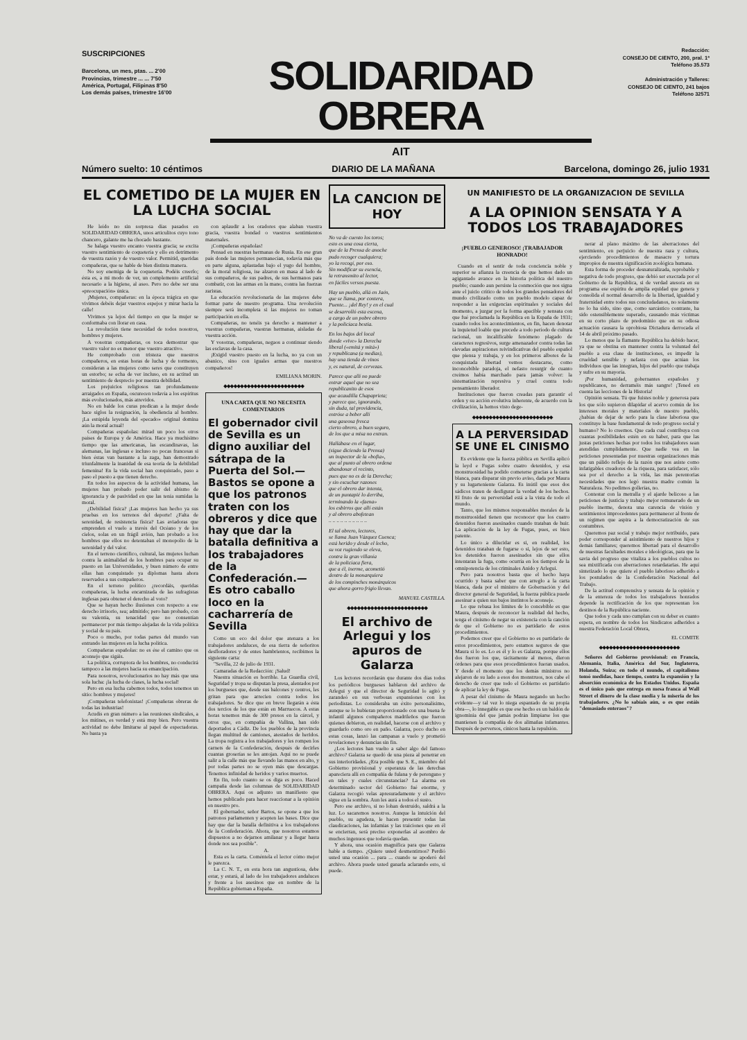SUSCRIPCIONES
Barcelona, un mes, ptas. ... 2'00
Provincias, trimestre ... ... 7'50
América, Portugal, Filipinas 8'50
Los demás países, trimestre 16'00
SOLIDARIDAD OBRERA
AIT
Redacción:
CONSEJO DE CIENTO, 200, pral. 1ª
Teléfono 35.573
Administración y Talleres:
CONSEJO DE CIENTO, 241 bajos
Teléfono 32571
Número suelto: 10 céntimos DIARIO DE LA MAÑANA Barcelona, domingo 26, julio 1931
EL COMETIDO DE LA MUJER EN LA LUCHA SOCIAL
He leído no sin sorpresa días pasados en SOLIDARIDAD OBRERA, unos articulitos cuyo tono chancero, galante me ha chocado bastante.
Se halaga vuestro encanto vuestra gracia; se excita vuestro sentimiento de coquetería y ello en detrimento de vuestra razón y de vuestro valor. Permitid, queridas compañeras, que se hable de bien distinta manera.
No soy enemiga de la coquetería. Podéis creerlo; ésta es, a mi modo de ver, un complemento artificial necesario a la higiene, al aseo. Pero no debe ser una «preocupación» única.
¡Mujeres, compañeras: en la época trágica en que vivimos debéis dejar vuestros espejos y mirar hacia la calle!
Vivimos ya lejos del tiempo en que la mujer se conformaba con llorar en casa.
La revolución tiene necesidad de todos nosotros, hombres y mujeres.
A vosotras compañeras, os toca demostrar que vuestro valor no es menor que vuestro atractivo.
He comprobado con tristeza que nuestros compañeros, en estas horas de lucha y de tormento, consideran a las mujeres como seres que constituyen un estorbo; se echa de ver incluso, en su actitud un sentimiento de desprecio por nuestra debilidad.
Los prejuicios religiosos tan profundamente arraigados en España, oscurecen todavía a los espíritus más evolucionados, más atrevidos.
No en balde los curas predican a la mujer desde hace siglos la resignación, la obediencia al hombre. ¡La estúpida leyenda del «pecado» original domina aún la moral actual!
Compañeras españolas: mirad un poco los otros países de Europa y de América. Hace ya muchísimo tiempo que las americanas, las escandinavas, las alemanas, las inglesas e incluso no pocas francesas si bien éstas van bastante a la zaga, han demostrado triunfalmente la inanidad de esa teoría de la debilidad femenina! En la vida social han conquistado, paso a paso el puesto a que tienen derecho.
En todos los aspectos de la actividad humana, las mujeres han probado poder salir del abismo de ignorancia y de pasividad en que las tenía sumidas la moral.
¿Debilidad física? ¡Las mujeres han hecho ya sus pruebas en los terrenos del deporte! ¿Falta de serenidad, de resistencia física? Las aviadoras que emprenden el vuelo a través del Océano y de los cielos, solas en un frágil avión, han probado a los hombres que ellos no detentaban el monopolio de la serenidad y del valor.
En el terreno científico, cultural, las mujeres luchan contra la animalidad de los hombres para ocupar su puesto en las Universidades, y buen número de entre ellas han conquistado ya diplomas hasta ahora reservados a sus compañeros.
En el terreno político ¿recordáis, queridas compañeras, la lucha encarnizada de las sufragistas inglesas para obtener el derecho al voto?
Que se hayan hecho ilusiones con respecto a ese derecho irrisorio, sea; admitido; pero han probado, con su valentía, su tenacidad que no consentían permanecer por más tiempo alejadas de la vida política y social de su país.
Poco o mucho, por todas partes del mundo van entrando las mujeres en la lucha política.
Compañeras españolas: no es ése el camino que os aconsejo que sigáis.
La política, corruptora de los hombres, no conducirá tampoco a las mujeres hacia su emancipación.
Para nosotros, revolucionarios no hay más que una sola lucha: ¡la lucha de clases, la lucha social!
Pero en esa lucha cabemos todos, todos tenemos un sitio: hombres y mujeres!
¡Compañeras telefonistas! ¡Compañeras obreras de todas las industrias!
Acudís en gran número a las reuniones sindicales, a los mítines, es verdad y está muy bien. Pero vuestra actividad no debe limitarse al papel de espectadoras. No basta ya
con aplaudir a los oradores que alaban vuestra gracia, vuestra bondad o vuestros sentimientos maternales.
¡Compañeras españolas!
Pensad en nuestras hermanas de Rusia. En ese gran país donde las mujeres permanecían, todavía más que en parte alguna, aplastadas bajo el yugo del hombre, de la moral religiosa, ise alzaron en masa al lado de sus compañeros, de sus padres, de sus hermanos para combatir, con las armas en la mano, contra las fuerzas zaristas.
La educación revolucionaria de las mujeres debe formar parte de nuestro programa. Una revolución siempre será incompleta si las mujeres no toman participación en ella.
Compañeras, no tenéis ya derecho a mantener a vuestras compañeras, vuestras hermanas, aisladas de vuestra acción.
Y vosotras, compañeras, negaos a continuar siendo las esclavas de la casa.
¡Exigid vuestro puesto en la lucha, no ya con un abanico, sino con iguales armas que nuestros compañeros!
EMILIANA MORIN.
◆◆◆◆◆◆◆◆◆◆◆◆◆◆◆◆◆◆◆◆◆◆◆◆
UNA CARTA QUE NO NECESITA COMENTARIOS
El gobernador civil de Sevilla es un digno auxiliar del sátrapa de la Puerta del Sol.— Bastos se opone a que los patronos traten con los obreros y dice que hay que dar la batalla definitiva a los trabajadores de la Confederación.— Es otro caballo loco en la cacharrería de Sevilla
Como un eco del dolor que atenaza a los trabajadores andaluces, de esa tierra de señoritos desfloradores y de entes hambrientos, recibimos la siguiente carta:
"Sevilla, 22 de julio de 1931.
Camaradas de la Redacción: ¡Salud!
Nuestra situación es horrible. La Guardia civil, Seguridad y tropa se disputan la presa, alentados por los burgueses que, desde sus balcones y centros, les gritan para que arrecien contra todos los trabajadores. Se dice que en breve llegarán a ésta dos tercios de los que están en Marruecos. A estas horas tenemos más de 300 presos en la cárcel, y otros que, en compañía de Vallina, han sido deportados a Cádiz. De los pueblos de la provincia llegan multitud de camiones, atestados de heridos. La tropa registra a los trabajadores y les rompen los carnets de la Confederación, después de decirles cuantas groserías se les antojan. Aquí no se puede salir a la calle más que llevando las manos en alto, y por todas partes no se oyen más que descargas. Tenemos infinidad de heridos y varios muertos.
En fin, todo cuanto se os diga es poco. Haced campaña desde las columnas de SOLIDARIDAD OBRERA. Aquí os adjunto un manifiesto que hemos publicado para hacer reaccionar a la opinión en nuestro pro.
El gobernador, señor Bartos, se opone a que los patronos parlamenten y acepten las bases. Dice que hay que dar la batalla definitiva a los trabajadores de la Confederación. Ahora, que nosotros estamos dispuestos a no dejarnos amilanar y a llegar hasta donde nos sea posible".
A.
Esta es la carta. Coméntela el lector cómo mejor le parezca.
La C. N. T., en esta hora tan angustiosa, debe estar, y estará, al lado de los trabajadores andaluces y frente a los asesinos que en nombre de la República gobiernan a España.
LA CANCION DE HOY
No va de cuento los toros;
esto es una cosa cierta,
que de la Prensa de anoche
pudo recoger cualquiera;
yo la recogí, por eso.
Sin modificar su esencia,
la retransmito al lector,
en fáciles versos puesta.
Hay un pueblo, allá en Jaén,
que se llama, por contera,
Puente... ¡del Rey! y en el cual
se desarrolló esta escena,
a cargo de un pobre obrero
y la policíaca bestia.
En los bajos del local
donde «vive» la Derecha
liberal («emitá y mitá»)
y republicana (a medias),
hay una tienda de vinos
y, es natural, de cervezas.
Parece que allí no puede
entrar aquel que no sea
republicanito de esos
que acaudilla Chapaprieta;
y parece que, ignorando,
sin duda, tal providencia,
entróse a beber allí
una gaseosa fresca
cierto obrero, a buen seguro,
de los que a misa no entran.
Hallábase en el lugar,
(sigue diciendo la Prensa)
un inspector de la «bofia»,
que al punto al obrero ordena
abandonar el recinto,
pues que no es de la Derecha;
y sin escuchar razones
que el obrero dar intenta,
de un puntapié lo derriba,
terminando la «faena»
los esbirros que allí están
y al obrero abofetean
.. .. .. .. .. .. .. .. .. ..
El tal obrero, lectores,
se llama Juan Vázquez Cuenca;
está herido y desde el lecho,
su voz rugiendo se eleva,
contra la gran villanía
de la policíaca fiera,
que a él, inerme, acometió
dentro de la monarquiera
de los compinches monárquicos
que ahora gorro frigio llevan.
MANUEL CASTILLA.
◆◆◆◆◆◆◆◆◆◆◆◆◆◆◆◆◆◆◆◆◆◆◆◆
El archivo de Arlegui y los apuros de Galarza
Los lectores recordarán que durante dos días todos los periódicos burgueses hablaron del archivo de Arlegui y que el director de Seguridad lo agitó y zarandeó en sus verbosas expansiones con los periodistas. Lo consideraba un éxito personalísimo, aunque se lo hubieran proporcionado con una buena fe infantil algunos compañeros madrileños que fueron quienes debieron, en realidad, hacerse con el archivo y guardarlo como oro en paño. Galarza, poco ducho en estas cosas, lanzó las campanas a vuelo y prometió revelaciones y denuncias sin fin.
¿Los lectores han vuelto a saber algo del famoso archivo? Galarza se quedó de una pieza al penetrar en sus interioridades. ¿Era posible que S. E., miembro del Gobierno provisional y esperanza de las derechas apareciera allí en compañía de fulana y de perengano y en tales y cuales circunstancias? La alarma en determinado sector del Gobierno fué enorme, y Galarza recogió velas apresuradamente y el archivo sigue en la sombra. Aun les aurá a todos el susto.
Pero ese archivo, si no lohan destruído, saldrá a la luz. Lo sacaremos nosotros. Aunque la intuición del pueblo, su agudeza, le hacen presentir todas las claudicaciones, las infamias y las traiciones que en él se encierran, será preciso exponerlas al asombro de muchos ingenuos que todavía quedan.
Y ahora, una ocasión magnífica para que Galarza hable a tiempo. ¿Quiere usted desmentirnos? Perdió usted una ocasión ... para ... cuando se apoderó del archivo. Ahora puede usted ganarla aclarando esto, si puede.
UN MANIFIESTO DE LA ORGANIZACION DE SEVILLA
A LA OPINION SENSATA Y A TODOS LOS TRABAJADORES
¡PUEBLO GENEROSO! ¡TRABAJADOR HONRADO!
Cuando en el sentir de toda conciencia noble y superior se afianza la creencia de que hemos dado un agigantado avance en la historia política del nuestro pueblo; cuando aun persiste la conmoción que nos signa ante el juicio crítico de todos los grandes pensadores del mundo civilizado como un pueblo modelo capaz de responder a las exigencias espirituales y sociales del momento, a juzgar por la forma apacible y sensata con que fué proclamada la República en la España de 1931; cuando todos los acontecimientos, en fin, hacen denotar la inquietud loable que precede a todo período de cultura racional, un incalificable fenómeno plagado de caracteres regresivos, surge amenazador contra todas las elevadas aspiraciones reivindicativas del pueblo español que piensa y trabaja, y en los primeros albores de la conquistada libertad vemos destacarse, como inconcebible paradoja, el nefasto resurgir de cuanto creímos había marchado para jamás volver: la sistematización represiva y cruel contra todo pensamiento liberador.
Instituciones que fueron creadas para garantir el orden y su acción evolutiva inherente, de acuerdo con la civilización, la hemos visto dege-
◆◆◆◆◆◆◆◆◆◆◆◆◆◆◆◆◆◆◆◆◆◆◆◆
A LA PERVERSIDAD SE UNE EL CINISMO
Es evidente que la fuerza pública en Sevilla aplicó la leyd e Fugas sobre cuatro detenidos, y esa monstruosidad ha podido cometerse gracias a la carta blanca, para disparar sin previo aviso, dada por Maura y su lugarteniente Galarza. Es inútil que esos dos sádicos traten de desfigurar la verdad de los hechos. El fruto de su perversidad está a la vista de todo el mundo.
Tanto, que los mismos responsables morales de la monstruosidad tienen que reconocer que los cuatro detenidos fueron asesinados cuando trataban de huir. La aplicación de la ley de Fugas, pues, es bien patente.
Lo único a dilucidar es si, en realidad, los detenidos trataban de fugarse o si, lejos de ser esto, los detenidos fueron asesinados sin que ellos intentaran la fuga, como ocurría en los tiempos de la omnipotencia de los criminales Anido y Arlegui.
Pero para nosotros basta que el hecho haya ocurrido y basta saber que con arreglo a la carta blanca, dada por el ministro de Gobernación y del director general de Seguridad, la fuerza pública puede asesinar a quien sus bajos instintos le aconseje.
Lo que rebasa los límites de lo concebible es que Maura, después de reconocer la realidad del hecho, tenga el cinismo de negar su existencia con la canción de que el Gobierno no es partidario de estos procedimientos.
Podemos creer que el Gobierno no es partidario de estos procedimientos, pero estamos seguros de que Maura si lo es. Lo es él y lo es Galarza, porque ellos dos fueron los que, tácitamente al menos, dieron órdenes para que esos procedimientos fueran usados. Y desde el momento que los demás ministros no alejaron de su lado a esos dos monstruos, nos cabe el derecho de creer que todo el Gobierno es partidario de aplicar la ley de Fugas.
A pesar del cinismo de Maura negando un hecho evidente—y tal vez lo niega espantado de su propia obra—, lo innegable es que ese hecho es un baldón de ignominia del que jamás podrán limpiarse los que mantienen la compañía de dos alimañas infamantes. Después de perversos, cínicos hasta la repulsión.
nerar al plano máximo de las aberraciones del sentimiento, en perjuicio de nuestra raza y cultura, ejerciendo procedimientos de masacre y tortura impropios de nuestra significación zoológica humana.
Esta forma de proceder desnaturalizada, reprobable y negativa de todo progreso, que debió ser execrada por el Gobierno de la República, si de verdad atesora en su programa ese espíritu de amplia equidad que genera y consolida el normal desarrollo de la libertad, igualdad y fraternidad entre todos sus conciudadanos, no solamente no lo ha sido, sino que, como sarcástico contraste, ha sido ostensiblemente superado, causando más víctimas en su corto plazo de predominio que en su odiosa actuación causara la oprobiosa Dictadura derrocada el 14 de abril próximo pasado.
Lo menos que la flamante República ha debido hacer, ya que se obstina en mantener contra la voluntad del pueblo a esa clase de instituciones, es impedir la crueldad sensible y nefasta con que actúan los individuos que las integran, hijos del pueblo que trabaja y sufre en su mayoría.
¡Por humanidad, gobernantes españoles y republicanos, no derraméis más sangre! ¡Tened en cuenta las lecciones de la Historia!
Opinión sensata. Tú que fuistes noble y generosa para los que sólo supieron dilapidar el acervo común de los intereses morales y materiales de nuestro pueblo, ¿habías de dejar de serlo para la clase laboriosa que constituye la base fundamental de todo progreso social y humano? No lo creemos. Que cada cual contribuya con cuantas posibilidades estén en su haber, para que las justas peticiones hechas por todos los trabajadores sean atendidas cumplidamente. Que nadie vea en las peticiones presentadas por nuestras organizaciones más que un pálido reflejo de la razón que nos asiste como infatigables creadores de la riqueza, para satisfacer, sólo sea por el derecho a la vida, las más perentorias necesidades que nos legó nuestra madre común la Naturaleza. No pedimos gollerías, no.
Contestar con la metralla y el ajarde belicoso a las peticiones de justicia y trabajo mejor remunerado de un pueblo inerme, denota una carencia de visión y sentimientos improcedentes para permanecer al frente de un régimen que aspira a la democratización de sus costumbres.
Queremos paz social y trabajo mejor retribuído, para poder corresponder al asistimiento de nuestros hijos y demás familiares; queremos libertad para el desarrollo de nuestras facultades morales e ideológicas, para que la savia del progreso que vitaliza a los pueblos cultos no sea mixtificada con aberraciones retardatarias. He aquí sintetizado lo que quiere el pueblo laborioso adherido a los postulados de la Confederación Nacional del Trabajo.
De la actitud comprensiva y sensata de la opinión y de la entereza de todos los trabajadores honrados depende la rectificación de los que representan los destinos de la República naciente.
Que todos y cada uno cumplan con su deber es cuanto espera, en nombre de todos los Sindicatos adheridos a nuestra Federación Local Obrera,
EL COMITE
◆◆◆◆◆◆◆◆◆◆◆◆◆◆◆◆◆◆◆◆◆◆◆◆
Señores del Gobierno provisional: en Francia, Alemania, Italia, América del Sur, Inglaterra, Holanda, Suiza; en todo el mundo, el capitalismo tomó medidas, hace tiempo, contra la expansión y la absorción económica de los Estados Unidos. España es el único país que entrega en mesa franca al Wall Street el dinero de la clase media y la miseria de los trabajadores. ¿No lo sabíais aún, o es que estáis "demasiado enteraos"?